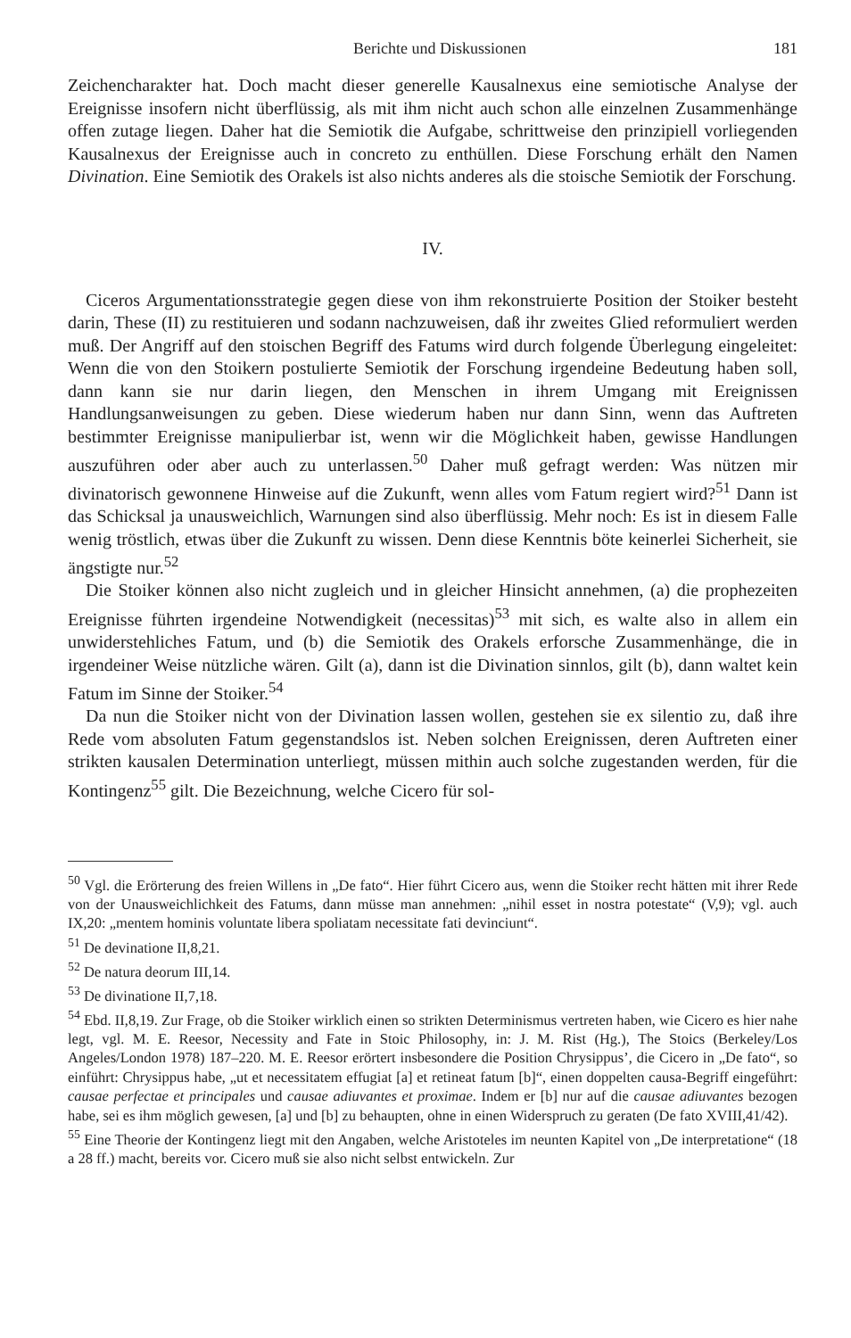Berichte und Diskussionen 181
Zeichencharakter hat. Doch macht dieser generelle Kausalnexus eine semiotische Analyse der Ereignisse insofern nicht überflüssig, als mit ihm nicht auch schon alle einzelnen Zusammenhänge offen zutage liegen. Daher hat die Semiotik die Aufgabe, schrittweise den prinzipiell vorliegenden Kausalnexus der Ereignisse auch in concreto zu enthüllen. Diese Forschung erhält den Namen Divination. Eine Semiotik des Orakels ist also nichts anderes als die stoische Semiotik der Forschung.
IV.
Ciceros Argumentationsstrategie gegen diese von ihm rekonstruierte Position der Stoiker besteht darin, These (II) zu restituieren und sodann nachzuweisen, daß ihr zweites Glied reformuliert werden muß. Der Angriff auf den stoischen Begriff des Fatums wird durch folgende Überlegung eingeleitet: Wenn die von den Stoikern postulierte Semiotik der Forschung irgendeine Bedeutung haben soll, dann kann sie nur darin liegen, den Menschen in ihrem Umgang mit Ereignissen Handlungsanweisungen zu geben. Diese wiederum haben nur dann Sinn, wenn das Auftreten bestimmter Ereignisse manipulierbar ist, wenn wir die Möglichkeit haben, gewisse Handlungen auszuführen oder aber auch zu unterlassen.<sup>50</sup> Daher muß gefragt werden: Was nützen mir divinatorisch gewonnene Hinweise auf die Zukunft, wenn alles vom Fatum regiert wird?<sup>51</sup> Dann ist das Schicksal ja unausweichlich, Warnungen sind also überflüssig. Mehr noch: Es ist in diesem Falle wenig tröstlich, etwas über die Zukunft zu wissen. Denn diese Kenntnis böte keinerlei Sicherheit, sie ängstigte nur.<sup>52</sup>
Die Stoiker können also nicht zugleich und in gleicher Hinsicht annehmen, (a) die prophezeiten Ereignisse führten irgendeine Notwendigkeit (necessitas)<sup>53</sup> mit sich, es walte also in allem ein unwiderstehliches Fatum, und (b) die Semiotik des Orakels erforsche Zusammenhänge, die in irgendeiner Weise nützliche wären. Gilt (a), dann ist die Divination sinnlos, gilt (b), dann waltet kein Fatum im Sinne der Stoiker.<sup>54</sup>
Da nun die Stoiker nicht von der Divination lassen wollen, gestehen sie ex silentio zu, daß ihre Rede vom absoluten Fatum gegenstandslos ist. Neben solchen Ereignissen, deren Auftreten einer strikten kausalen Determination unterliegt, müssen mithin auch solche zugestanden werden, für die Kontingenz<sup>55</sup> gilt. Die Bezeichnung, welche Cicero für sol-
<sup>50</sup> Vgl. die Erörterung des freien Willens in „De fato“. Hier führt Cicero aus, wenn die Stoiker recht hätten mit ihrer Rede von der Unausweichlichkeit des Fatums, dann müsse man annehmen: „nihil esset in nostra potestate“ (V,9); vgl. auch IX,20: „mentem hominis voluntate libera spoliatam necessitate fati devinciunt“.
<sup>51</sup> De devinatione II,8,21.
<sup>52</sup> De natura deorum III,14.
<sup>53</sup> De divinatione II,7,18.
<sup>54</sup> Ebd. II,8,19. Zur Frage, ob die Stoiker wirklich einen so strikten Determinismus vertreten haben, wie Cicero es hier nahe legt, vgl. M. E. Reesor, Necessity and Fate in Stoic Philosophy, in: J. M. Rist (Hg.), The Stoics (Berkeley/Los Angeles/London 1978) 187–220. M. E. Reesor erörtert insbesondere die Position Chrysippus’, die Cicero in „De fato“, so einführt: Chrysippus habe, „ut et necessitatem effugiat [a] et retineat fatum [b]“, einen doppelten causa-Begriff eingeführt: causae perfectae et principales und causae adiuvantes et proximae. Indem er [b] nur auf die causae adiuvantes bezogen habe, sei es ihm möglich gewesen, [a] und [b] zu behaupten, ohne in einen Widerspruch zu geraten (De fato XVIII,41/42).
<sup>55</sup> Eine Theorie der Kontingenz liegt mit den Angaben, welche Aristoteles im neunten Kapitel von „De interpretatione“ (18 a 28 ff.) macht, bereits vor. Cicero muß sie also nicht selbst entwickeln. Zur